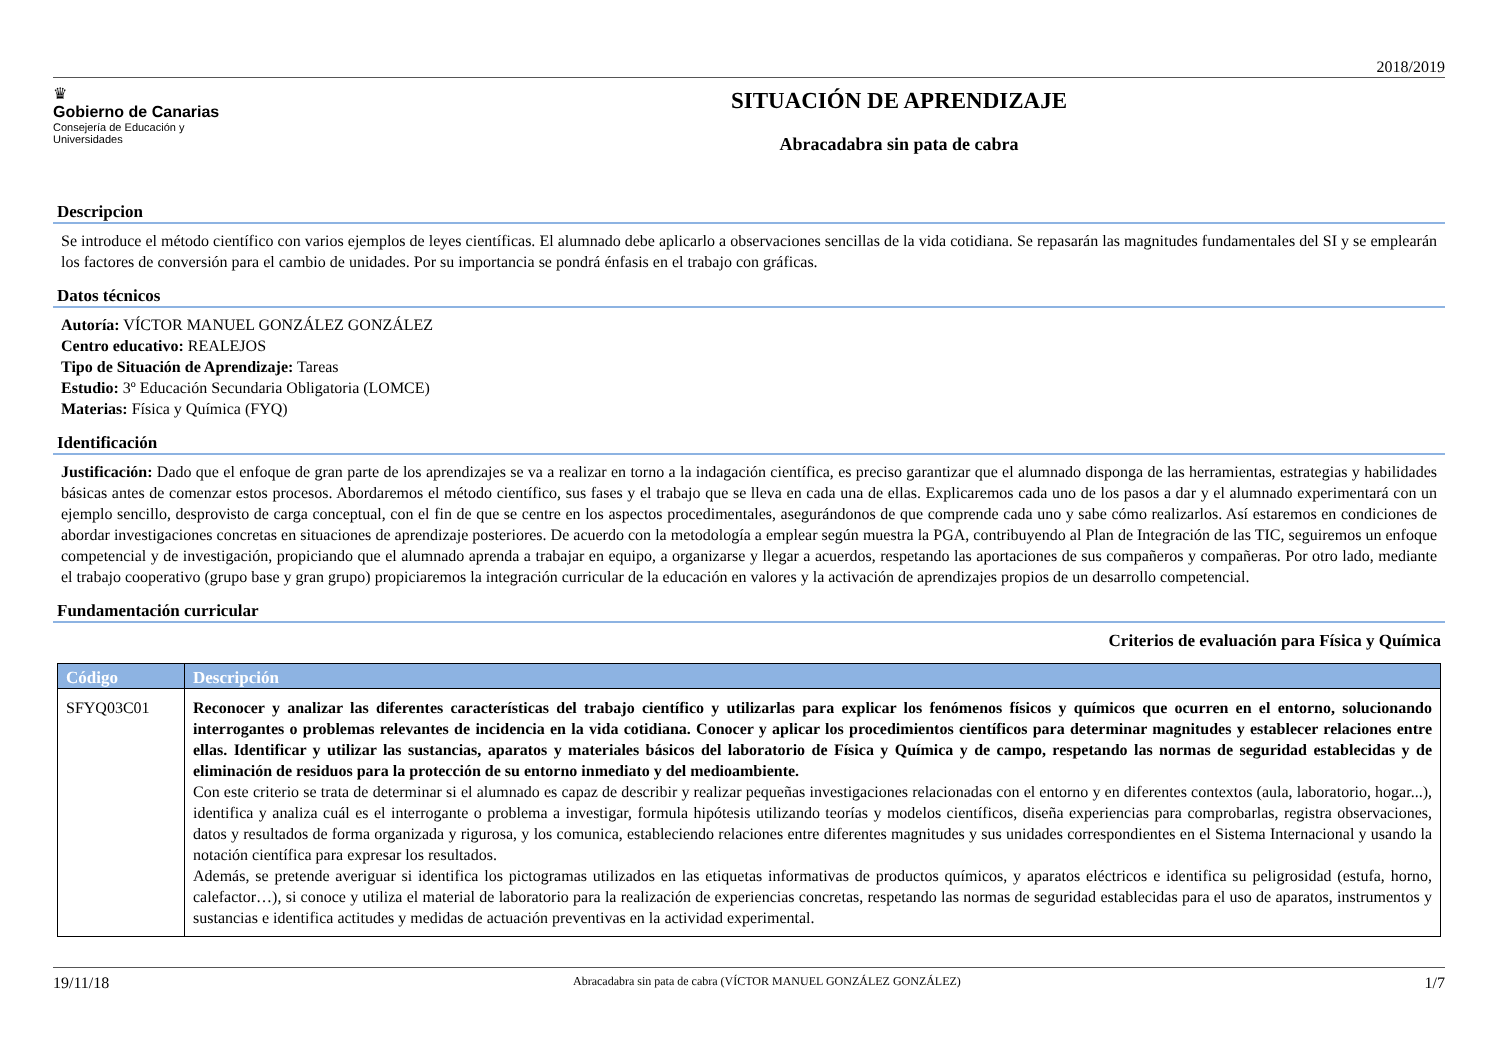2018/2019
♛
Gobierno de Canarias
Consejería de Educación y
Universidades
SITUACIÓN DE APRENDIZAJE
Abracadabra sin pata de cabra
Descripcion
Se introduce el método científico con varios ejemplos de leyes científicas. El alumnado debe aplicarlo a observaciones sencillas de la vida cotidiana. Se repasarán las magnitudes fundamentales del SI y se emplearán los factores de conversión para el cambio de unidades. Por su importancia se pondrá énfasis en el trabajo con gráficas.
Datos técnicos
Autoría: VÍCTOR MANUEL GONZÁLEZ GONZÁLEZ
Centro educativo: REALEJOS
Tipo de Situación de Aprendizaje: Tareas
Estudio: 3º Educación Secundaria Obligatoria (LOMCE)
Materias: Física y Química (FYQ)
Identificación
Justificación: Dado que el enfoque de gran parte de los aprendizajes se va a realizar en torno a la indagación científica, es preciso garantizar que el alumnado disponga de las herramientas, estrategias y habilidades básicas antes de comenzar estos procesos. Abordaremos el método científico, sus fases y el trabajo que se lleva en cada una de ellas. Explicaremos cada uno de los pasos a dar y el alumnado experimentará con un ejemplo sencillo, desprovisto de carga conceptual, con el fin de que se centre en los aspectos procedimentales, asegurándonos de que comprende cada uno y sabe cómo realizarlos. Así estaremos en condiciones de abordar investigaciones concretas en situaciones de aprendizaje posteriores. De acuerdo con la metodología a emplear según muestra la PGA, contribuyendo al Plan de Integración de las TIC, seguiremos un enfoque competencial y de investigación, propiciando que el alumnado aprenda a trabajar en equipo, a organizarse y llegar a acuerdos, respetando las aportaciones de sus compañeros y compañeras. Por otro lado, mediante el trabajo cooperativo (grupo base y gran grupo) propiciaremos la integración curricular de la educación en valores y la activación de aprendizajes propios de un desarrollo competencial.
Fundamentación curricular
Criterios de evaluación para Física y Química
| Código | Descripción |
| --- | --- |
| SFYQ03C01 | Reconocer y analizar las diferentes características del trabajo científico y utilizarlas para explicar los fenómenos físicos y químicos que ocurren en el entorno, solucionando interrogantes o problemas relevantes de incidencia en la vida cotidiana. Conocer y aplicar los procedimientos científicos para determinar magnitudes y establecer relaciones entre ellas. Identificar y utilizar las sustancias, aparatos y materiales básicos del laboratorio de Física y Química y de campo, respetando las normas de seguridad establecidas y de eliminación de residuos para la protección de su entorno inmediato y del medioambiente. Con este criterio se trata de determinar si el alumnado es capaz de describir y realizar pequeñas investigaciones relacionadas con el entorno y en diferentes contextos (aula, laboratorio, hogar...), identifica y analiza cuál es el interrogante o problema a investigar, formula hipótesis utilizando teorías y modelos científicos, diseña experiencias para comprobarlas, registra observaciones, datos y resultados de forma organizada y rigurosa, y los comunica, estableciendo relaciones entre diferentes magnitudes y sus unidades correspondientes en el Sistema Internacional y usando la notación científica para expresar los resultados. Además, se pretende averiguar si identifica los pictogramas utilizados en las etiquetas informativas de productos químicos, y aparatos eléctricos e identifica su peligrosidad (estufa, horno, calefactor…), si conoce y utiliza el material de laboratorio para la realización de experiencias concretas, respetando las normas de seguridad establecidas para el uso de aparatos, instrumentos y sustancias e identifica actitudes y medidas de actuación preventivas en la actividad experimental. |
19/11/18 Abracadabra sin pata de cabra (VÍCTOR MANUEL GONZÁLEZ GONZÁLEZ) 1/7